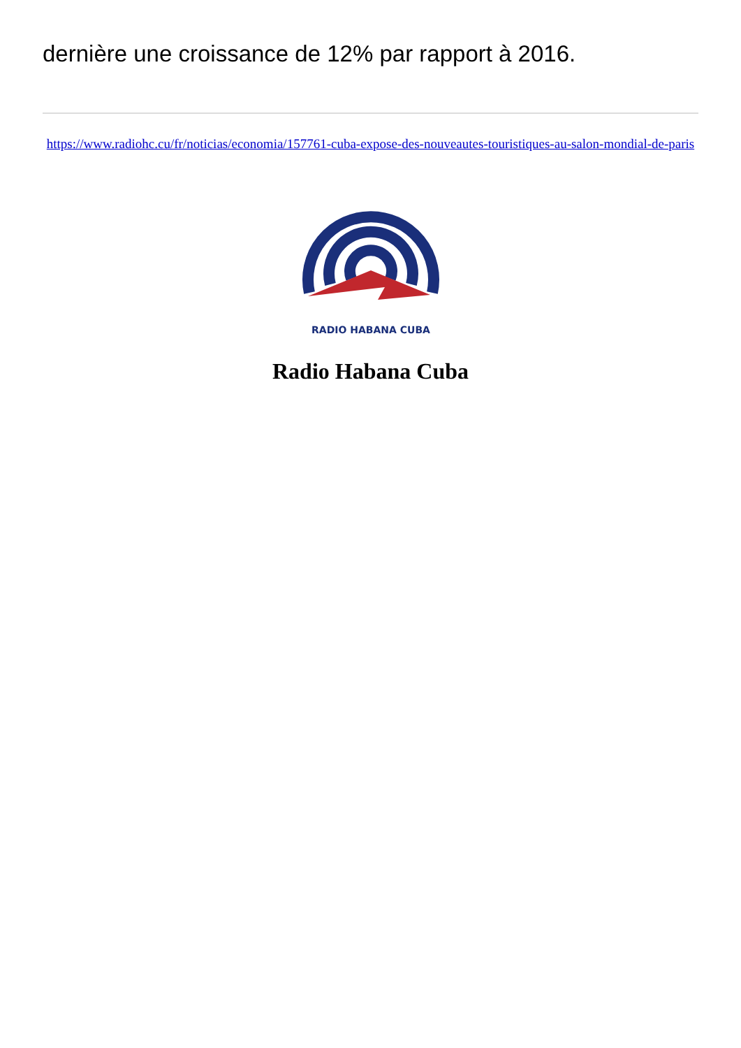dernière une croissance de 12% par rapport à 2016.
https://www.radiohc.cu/fr/noticias/economia/157761-cuba-expose-des-nouveautes-touristiques-au-salon-mondial-de-paris
RADIO HABANA CUBA
Radio Habana Cuba